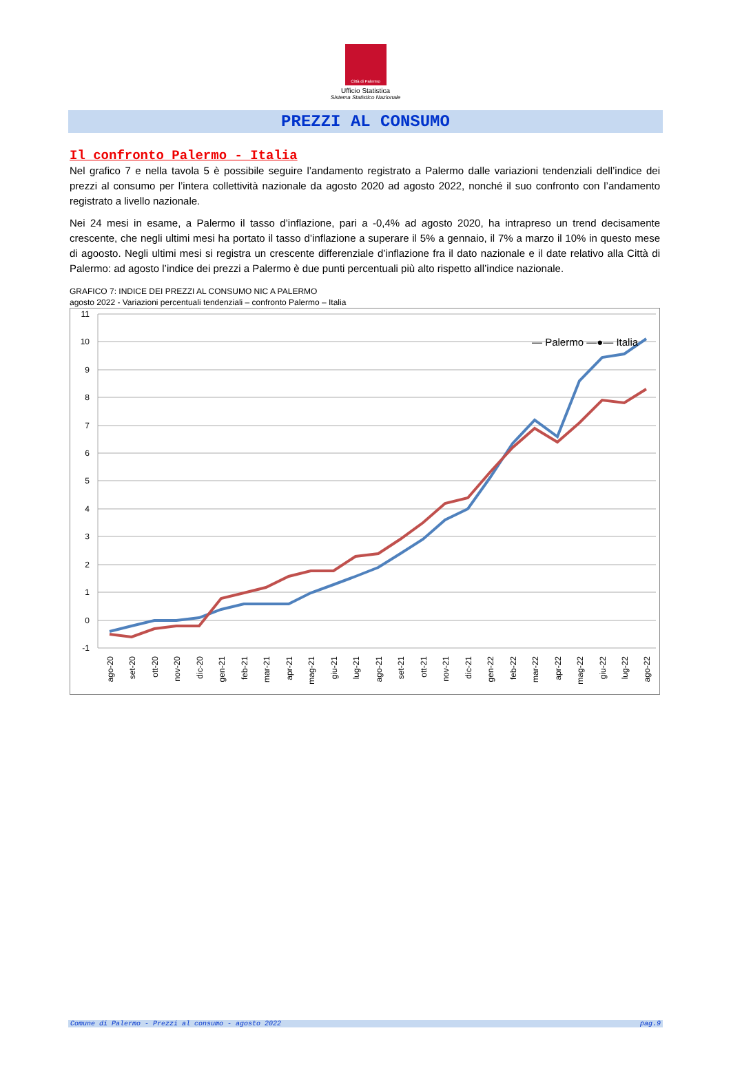Città di Palermo
Ufficio Statistica
Sistema Statistico Nazionale
PREZZI AL CONSUMO
Il confronto Palermo - Italia
Nel grafico 7 e nella tavola 5 è possibile seguire l’andamento registrato a Palermo dalle variazioni tendenziali dell’indice dei prezzi al consumo per l’intera collettività nazionale da agosto 2020 ad agosto 2022, nonché il suo confronto con l’andamento registrato a livello nazionale.
Nei 24 mesi in esame, a Palermo il tasso d’inflazione, pari a -0,4% ad agosto 2020, ha intrapreso un trend decisamente crescente, che negli ultimi mesi ha portato il tasso d’inflazione a superare il 5% a gennaio, il 7% a marzo il 10% in questo mese di agoosto. Negli ultimi mesi si registra un crescente differenziale d’inflazione fra il dato nazionale e il date relativo alla Città di Palermo: ad agosto l’indice dei prezzi a Palermo è due punti percentuali più alto rispetto all’indice nazionale.
GRAFICO 7: INDICE DEI PREZZI AL CONSUMO NIC A PALERMO
agosto 2022 - Variazioni percentuali tendenziali – confronto Palermo – Italia
11
10
9
8
7
6
5
4
3
2
1
0
-1
— Palermo —●— Italia
ago-20
set-20
ott-20
nov-20
dic-20
gen-21
feb-21
mar-21
apr-21
mag-21
giu-21
lug-21
ago-21
set-21
ott-21
nov-21
dic-21
gen-22
feb-22
mar-22
apr-22
mag-22
giu-22
lug-22
ago-22
Comune di Palermo - Prezzi al consumo - agosto 2022 pag.9